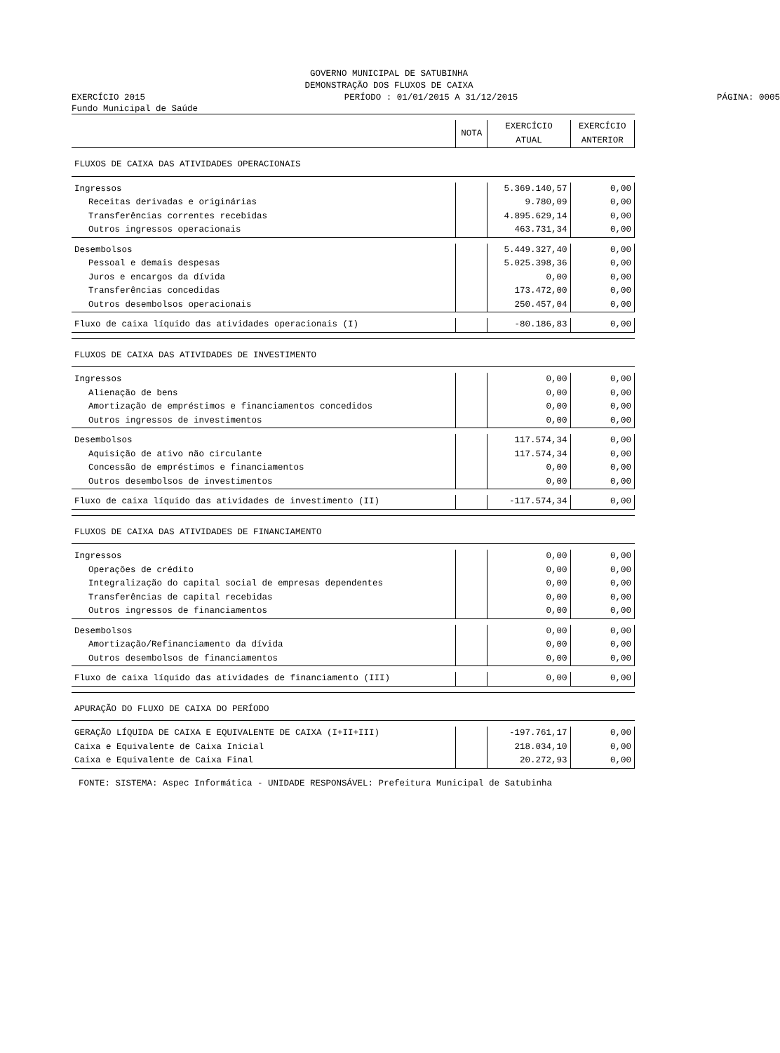GOVERNO MUNICIPAL DE SATUBINHA
DEMONSTRAÇÃO DOS FLUXOS DE CAIXA
EXERCÍCIO 2015 PERÍODO : 01/01/2015 A 31/12/2015 PÁGINA: 0005
Fundo Municipal de Saúde
| | NOTA | EXERCÍCIO ATUAL | EXERCÍCIO ANTERIOR |
| --- | --- | --- | --- |
| FLUXOS DE CAIXA DAS ATIVIDADES OPERACIONAIS | | | |
| Ingressos | | 5.369.140,57 | 0,00 |
| Receitas derivadas e originárias | | 9.780,09 | 0,00 |
| Transferências correntes recebidas | | 4.895.629,14 | 0,00 |
| Outros ingressos operacionais | | 463.731,34 | 0,00 |
| Desembolsos | | 5.449.327,40 | 0,00 |
| Pessoal e demais despesas | | 5.025.398,36 | 0,00 |
| Juros e encargos da dívida | | 0,00 | 0,00 |
| Transferências concedidas | | 173.472,00 | 0,00 |
| Outros desembolsos operacionais | | 250.457,04 | 0,00 |
| Fluxo de caixa líquido das atividades operacionais (I) | | -80.186,83 | 0,00 |
| FLUXOS DE CAIXA DAS ATIVIDADES DE INVESTIMENTO | | | |
| Ingressos | | 0,00 | 0,00 |
| Alienação de bens | | 0,00 | 0,00 |
| Amortização de empréstimos e financiamentos concedidos | | 0,00 | 0,00 |
| Outros ingressos de investimentos | | 0,00 | 0,00 |
| Desembolsos | | 117.574,34 | 0,00 |
| Aquisição de ativo não circulante | | 117.574,34 | 0,00 |
| Concessão de empréstimos e financiamentos | | 0,00 | 0,00 |
| Outros desembolsos de investimentos | | 0,00 | 0,00 |
| Fluxo de caixa líquido das atividades de investimento (II) | | -117.574,34 | 0,00 |
| FLUXOS DE CAIXA DAS ATIVIDADES DE FINANCIAMENTO | | | |
| Ingressos | | 0,00 | 0,00 |
| Operações de crédito | | 0,00 | 0,00 |
| Integralização do capital social de empresas dependentes | | 0,00 | 0,00 |
| Transferências de capital recebidas | | 0,00 | 0,00 |
| Outros ingressos de financiamentos | | 0,00 | 0,00 |
| Desembolsos | | 0,00 | 0,00 |
| Amortização/Refinanciamento da dívida | | 0,00 | 0,00 |
| Outros desembolsos de financiamentos | | 0,00 | 0,00 |
| Fluxo de caixa líquido das atividades de financiamento (III) | | 0,00 | 0,00 |
| APURAÇÃO DO FLUXO DE CAIXA DO PERÍODO | | | |
| GERAÇÃO LÍQUIDA DE CAIXA E EQUIVALENTE DE CAIXA (I+II+III) | | -197.761,17 | 0,00 |
| Caixa e Equivalente de Caixa Inicial | | 218.034,10 | 0,00 |
| Caixa e Equivalente de Caixa Final | | 20.272,93 | 0,00 |
FONTE: SISTEMA: Aspec Informática - UNIDADE RESPONSÁVEL: Prefeitura Municipal de Satubinha